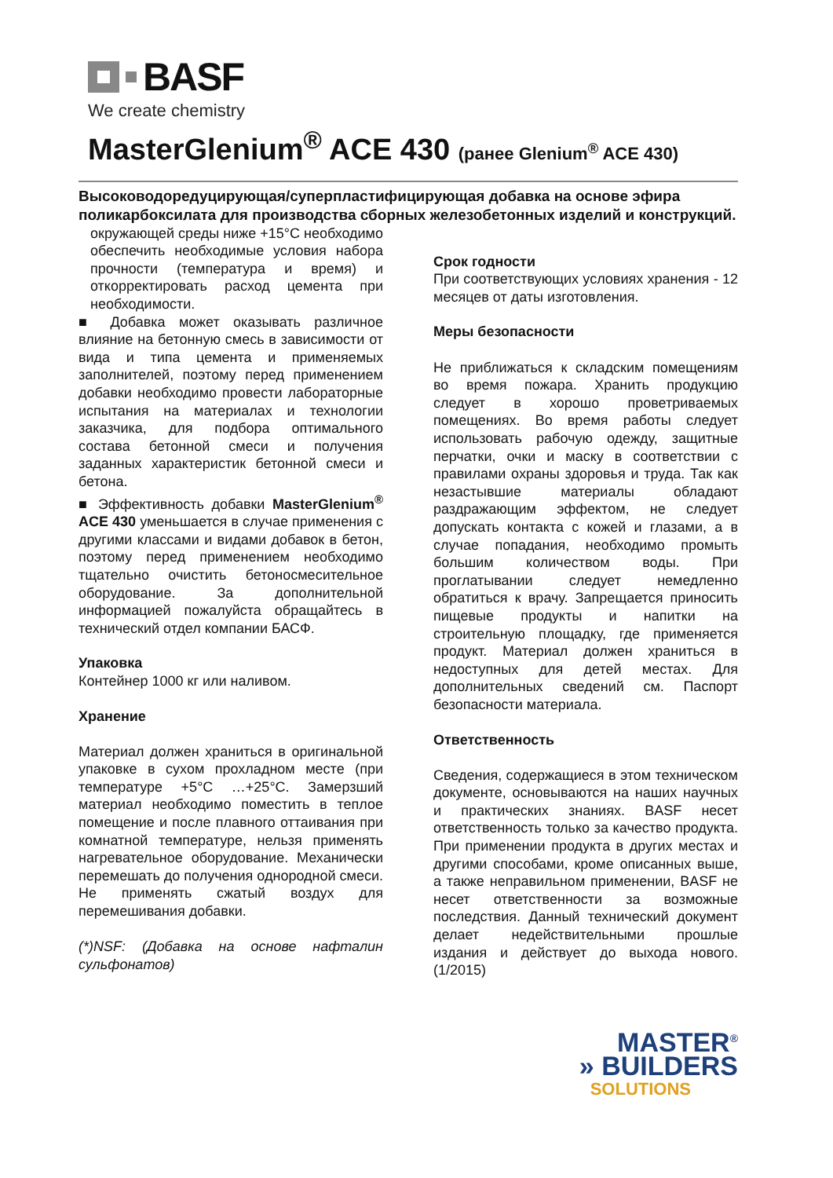BASF
We create chemistry
MasterGlenium<sup>®</sup> ACE 430 (ранее Glenium<sup>®</sup> ACE 430)
Высоководоредуцирующая/суперпластифицирующая добавка на основе эфира поликарбоксилата для производства сборных железобетонных изделий и конструкций.
окружающей среды ниже +15°C необходимо обеспечить необходимые условия набора прочности (температура и время) и откорректировать расход цемента при необходимости.
■ Добавка может оказывать различное влияние на бетонную смесь в зависимости от вида и типа цемента и применяемых заполнителей, поэтому перед применением добавки необходимо провести лабораторные испытания на материалах и технологии заказчика, для подбора оптимального состава бетонной смеси и получения заданных характеристик бетонной смеси и бетона.
■ Эффективность добавки MasterGlenium<sup>®</sup> ACE 430 уменьшается в случае применения с другими классами и видами добавок в бетон, поэтому перед применением необходимо тщательно очистить бетоносмесительное оборудование. За дополнительной информацией пожалуйста обращайтесь в технический отдел компании БАСФ.
Упаковка
Контейнер 1000 кг или наливом.
Хранение
Материал должен храниться в оригинальной упаковке в сухом прохладном месте (при температуре +5°C …+25°C. Замерзший материал необходимо поместить в теплое помещение и после плавного оттаивания при комнатной температуре, нельзя применять нагревательное оборудование. Механически перемешать до получения однородной смеси. Не применять сжатый воздух для перемешивания добавки.
(*)NSF: (Добавка на основе нафталин сульфонатов)
Срок годности
При соответствующих условиях хранения - 12 месяцев от даты изготовления.
Меры безопасности
Не приближаться к складским помещениям во время пожара. Хранить продукцию следует в хорошо проветриваемых помещениях. Во время работы следует использовать рабочую одежду, защитные перчатки, очки и маску в соответствии с правилами охраны здоровья и труда. Так как незастывшие материалы обладают раздражающим эффектом, не следует допускать контакта с кожей и глазами, а в случае попадания, необходимо промыть большим количеством воды. При проглатывании следует немедленно обратиться к врачу. Запрещается приносить пищевые продукты и напитки на строительную площадку, где применяется продукт. Материал должен храниться в недоступных для детей местах. Для дополнительных сведений см. Паспорт безопасности материала.
Ответственность
Сведения, содержащиеся в этом техническом документе, основываются на наших научных и практических знаниях. BASF несет ответственность только за качество продукта. При применении продукта в других местах и другими способами, кроме описанных выше, а также неправильном применении, BASF не несет ответственности за возможные последствия. Данный технический документ делает недействительными прошлые издания и действует до выхода нового. (1/2015)
MASTER<sup>®</sup>
» BUILDERS
SOLUTIONS